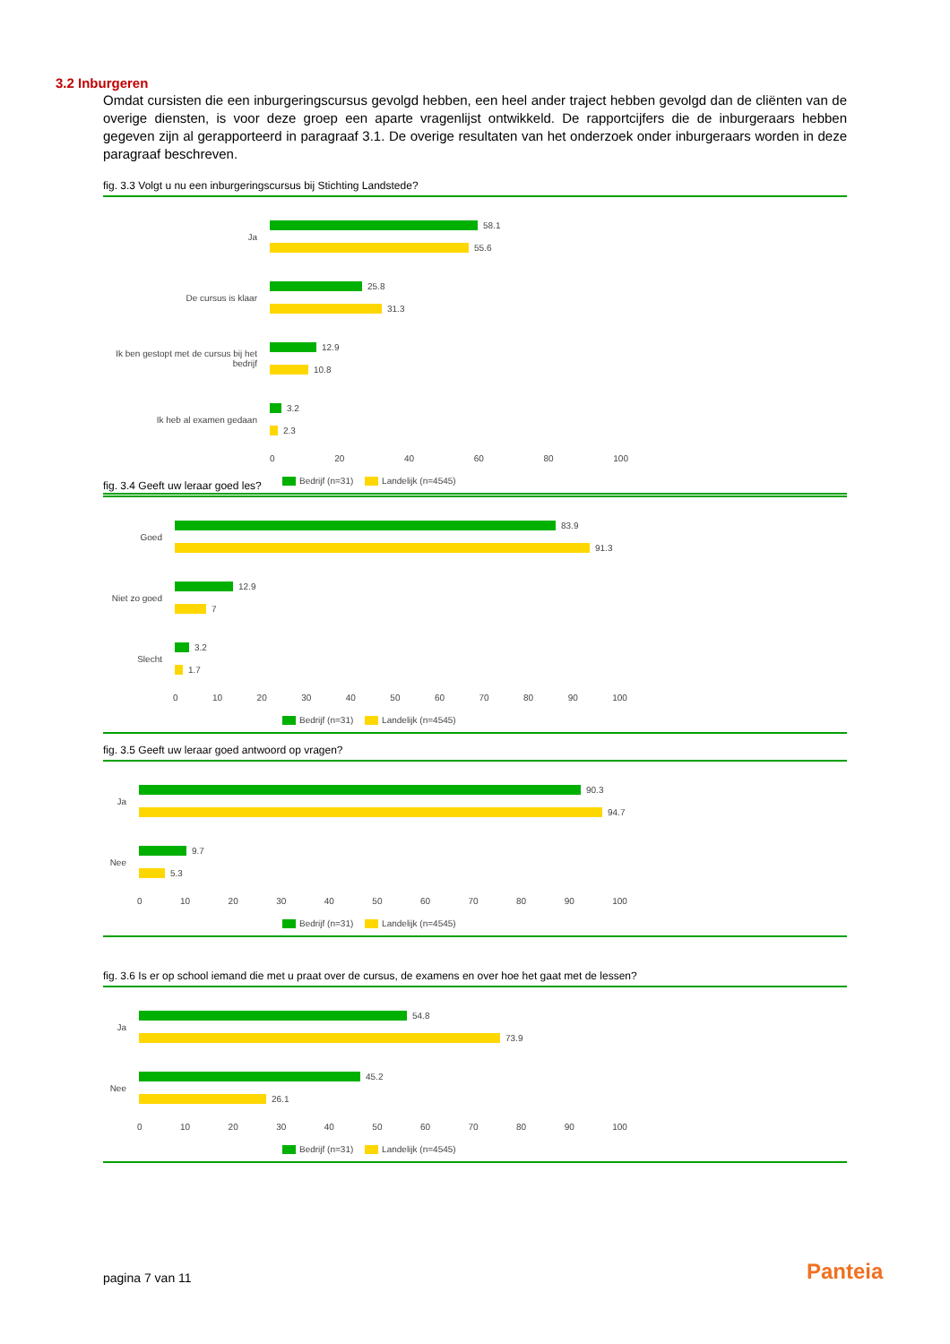3.2 Inburgeren
Omdat cursisten die een inburgeringscursus gevolgd hebben, een heel ander traject hebben gevolgd dan de cliënten van de overige diensten, is voor deze groep een aparte vragenlijst ontwikkeld. De rapportcijfers die de inburgeraars hebben gegeven zijn al gerapporteerd in paragraaf 3.1. De overige resultaten van het onderzoek onder inburgeraars worden in deze paragraaf beschreven.
fig. 3.3 Volgt u nu een inburgeringscursus bij Stichting Landstede?
Ja
58.1
55.6
De cursus is klaar
25.8
31.3
Ik ben gestopt met de cursus bij het bedrijf
12.9
10.8
Ik heb al examen gedaan
3.2
2.3
0 20 40 60 80 100
Bedrijf (n=31) Landelijk (n=4545)
fig. 3.4 Geeft uw leraar goed les?
Goed
83.9
91.3
Niet zo goed
12.9
7
Slecht
3.2
1.7
0 10 20 30 40 50 60 70 80 90 100
Bedrijf (n=31) Landelijk (n=4545)
fig. 3.5 Geeft uw leraar goed antwoord op vragen?
Ja
90.3
94.7
Nee
9.7
5.3
0 10 20 30 40 50 60 70 80 90 100
Bedrijf (n=31) Landelijk (n=4545)
fig. 3.6 Is er op school iemand die met u praat over de cursus, de examens en over hoe het gaat met de lessen?
Ja
54.8
73.9
Nee
45.2
26.1
0 10 20 30 40 50 60 70 80 90 100
Bedrijf (n=31) Landelijk (n=4545)
pagina 7 van 11 Panteia